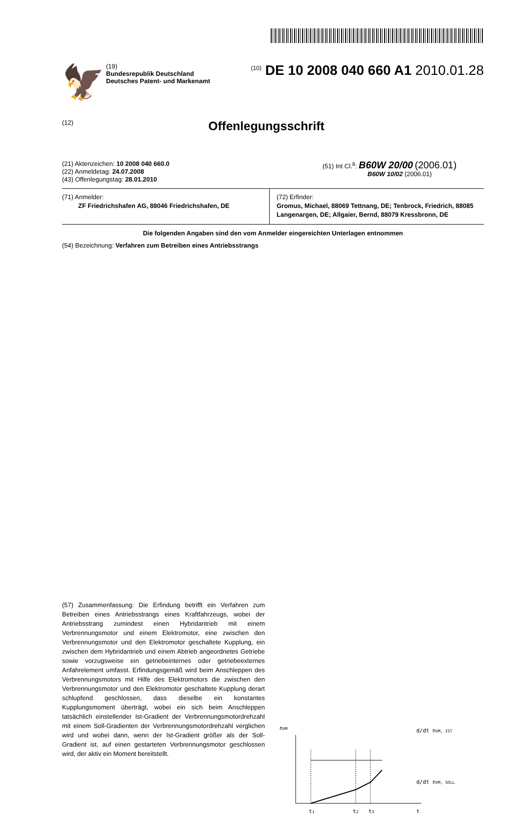🦅
(19)
Bundesrepublik Deutschland
Deutsches Patent- und Markenamt
<sup>(10)</sup> DE 10 2008 040 660 A1 2010.01.28
(12)
Offenlegungsschrift
(21) Aktenzeichen: 10 2008 040 660.0
(22) Anmeldetag: 24.07.2008
(43) Offenlegungstag: 28.01.2010
(51) Int Cl.<sup>8</sup>: B60W 20/00 (2006.01)
B60W 10/02 (2006.01)
(71) Anmelder:
ZF Friedrichshafen AG, 88046 Friedrichshafen, DE
(72) Erfinder:
Gromus, Michael, 88069 Tettnang, DE; Tenbrock, Friedrich, 88085 Langenargen, DE; Allgaier, Bernd, 88079 Kressbronn, DE
Die folgenden Angaben sind den vom Anmelder eingereichten Unterlagen entnommen
(54) Bezeichnung: Verfahren zum Betreiben eines Antriebsstrangs
(57) Zusammenfassung: Die Erfindung betrifft ein Verfahren zum Betreiben eines Antriebsstrangs eines Kraftfahrzeugs, wobei der Antriebsstrang zumindest einen Hybridantrieb mit einem Verbrennungsmotor und einem Elektromotor, eine zwischen den Verbrennungsmotor und den Elektromotor geschaltete Kupplung, ein zwischen dem Hybridantrieb und einem Abtrieb angeordnetes Getriebe sowie vorzugsweise ein getriebeinternes oder getriebeexternes Anfahrelement umfasst. Erfindungsgemäß wird beim Anschleppen des Verbrennungsmotors mit Hilfe des Elektromotors die zwischen den Verbrennungsmotor und den Elektromotor geschaltete Kupplung derart schlupfend geschlossen, dass dieselbe ein konstantes Kupplungsmoment überträgt, wobei ein sich beim Anschleppen tatsächlich einstellender Ist-Gradient der Verbrennungsmotordrehzahl mit einem Soll-Gradienten der Verbrennungsmotordrehzahl verglichen wird und wobei dann, wenn der Ist-Gradient größer als der Soll-Gradient ist, auf einen gestarteten Verbrennungsmotor geschlossen wird, der aktiv ein Moment bereitstellt.
nVM
d/dt nVM, IST
d/dt nVM, SOLL
t1
t2
t3
t